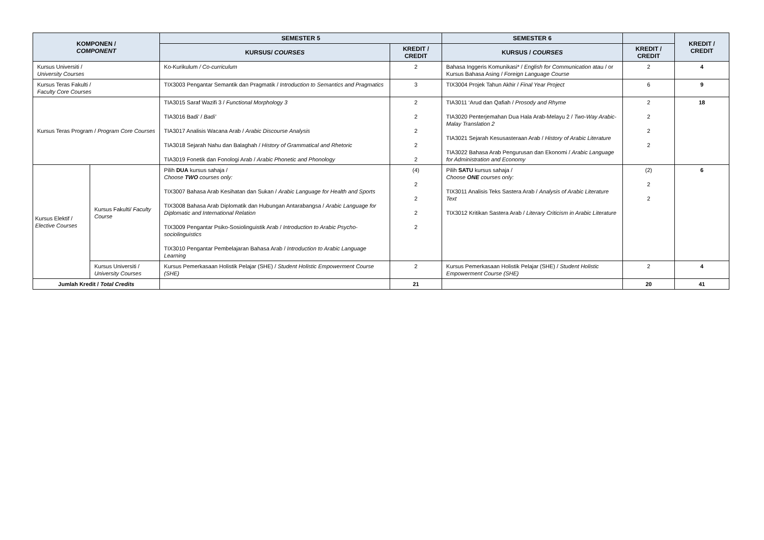| KOMPONEN / COMPONENT | | SEMESTER 5 | | SEMESTER 6 | | KREDIT / CREDIT |
| --- | --- | --- | --- | --- | --- | --- |
| | | KURSUS/ COURSES | KREDIT / CREDIT | KURSUS / COURSES | KREDIT / CREDIT | |
| Kursus Universiti / University Courses | | Ko-Kurikulum / Co-curriculum | 2 | Bahasa Inggeris Komunikasi* / English for Communication atau / or Kursus Bahasa Asing / Foreign Language Course | 2 | 4 |
| Kursus Teras Fakulti / Faculty Core Courses | | TIX3003 Pengantar Semantik dan Pragmatik / Introduction to Semantics and Pragmatics | 3 | TIX3004 Projek Tahun Akhir / Final Year Project | 6 | 9 |
| Kursus Teras Program / Program Core Courses | | TIA3015 Saraf Wazifi 3 / Functional Morphology 3 TIA3016 Badi’ / Badi’ TIA3017 Analisis Wacana Arab / Arabic Discourse Analysis TIA3018 Sejarah Nahu dan Balaghah / History of Grammatical and Rhetoric TIA3019 Fonetik dan Fonologi Arab / Arabic Phonetic and Phonology | 2 2 2 2 2 | TIA3011 ‘Arud dan Qafiah / Prosody and Rhyme TIA3020 Penterjemahan Dua Hala Arab-Melayu 2 / Two-Way Arabic-Malay Translation 2 TIA3021 Sejarah Kesusasteraan Arab / History of Arabic Literature TIA3022 Bahasa Arab Pengurusan dan Ekonomi / Arabic Language for Administration and Economy | 2 2 2 2 | 18 |
| Kursus Elektif / Elective Courses | Kursus Fakulti/ Faculty Course | Pilih DUA kursus sahaja / Choose TWO courses only: TIX3007 Bahasa Arab Kesihatan dan Sukan / Arabic Language for Health and Sports TIX3008 Bahasa Arab Diplomatik dan Hubungan Antarabangsa / Arabic Language for Diplomatic and International Relation TIX3009 Pengantar Psiko-Sosiolinguistik Arab / Introduction to Arabic Psycho-sociolinguistics TIX3010 Pengantar Pembelajaran Bahasa Arab / Introduction to Arabic Language Learning | (4) 2 2 2 2 | Pilih SATU kursus sahaja / Choose ONE courses only: TIX3011 Analisis Teks Sastera Arab / Analysis of Arabic Literature Text TIX3012 Kritikan Sastera Arab / Literary Criticism in Arabic Literature | (2) 2 2 | 6 |
| | Kursus Universiti / University Courses | Kursus Pemerkasaan Holistik Pelajar (SHE) / Student Holistic Empowerment Course (SHE) | 2 | Kursus Pemerkasaan Holistik Pelajar (SHE) / Student Holistic Empowerment Course (SHE) | 2 | 4 |
| Jumlah Kredit / Total Credits | | | 21 | | 20 | 41 |